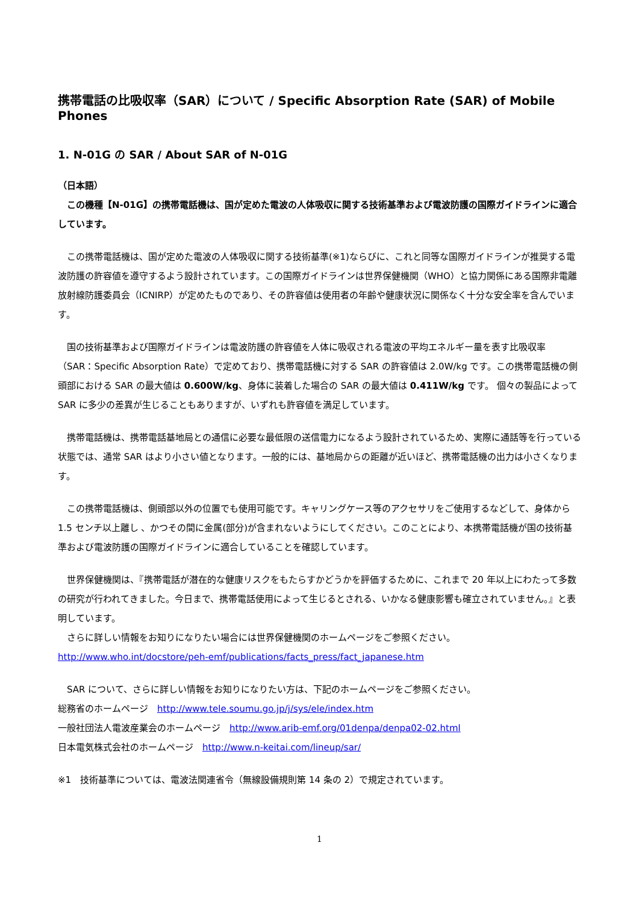携帯電話の比吸収率（SAR）について / Specific Absorption Rate (SAR) of Mobile Phones
1. N-01G の SAR / About SAR of N-01G
（日本語）
　この機種【N-01G】の携帯電話機は、国が定めた電波の人体吸収に関する技術基準および電波防護の国際ガイドラインに適合しています。
　この携帯電話機は、国が定めた電波の人体吸収に関する技術基準(※1)ならびに、これと同等な国際ガイドラインが推奨する電波防護の許容値を遵守するよう設計されています。この国際ガイドラインは世界保健機関（WHO）と協力関係にある国際非電離放射線防護委員会（ICNIRP）が定めたものであり、その許容値は使用者の年齢や健康状況に関係なく十分な安全率を含んでいます。
　国の技術基準および国際ガイドラインは電波防護の許容値を人体に吸収される電波の平均エネルギー量を表す比吸収率（SAR：Specific Absorption Rate）で定めており、携帯電話機に対する SAR の許容値は 2.0W/kg です。この携帯電話機の側頭部における SAR の最大値は 0.600W/kg、身体に装着した場合の SAR の最大値は 0.411W/kg です。 個々の製品によって SAR に多少の差異が生じることもありますが、いずれも許容値を満足しています。
　携帯電話機は、携帯電話基地局との通信に必要な最低限の送信電力になるよう設計されているため、実際に通話等を行っている状態では、通常 SAR はより小さい値となります。一般的には、基地局からの距離が近いほど、携帯電話機の出力は小さくなります。
　この携帯電話機は、側頭部以外の位置でも使用可能です。キャリングケース等のアクセサリをご使用するなどして、身体から 1.5 センチ以上離し 、かつその間に金属(部分)が含まれないようにしてください。このことにより、本携帯電話機が国の技術基準および電波防護の国際ガイドラインに適合していることを確認しています。
　世界保健機関は、『携帯電話が潜在的な健康リスクをもたらすかどうかを評価するために、これまで 20 年以上にわたって多数の研究が行われてきました。今日まで、携帯電話使用によって生じるとされる、いかなる健康影響も確立されていません。』と表明しています。
　さらに詳しい情報をお知りになりたい場合には世界保健機関のホームページをご参照ください。
http://www.who.int/docstore/peh-emf/publications/facts_press/fact_japanese.htm
　SAR について、さらに詳しい情報をお知りになりたい方は、下記のホームページをご参照ください。
総務省のホームページ　http://www.tele.soumu.go.jp/j/sys/ele/index.htm
一般社団法人電波産業会のホームページ　http://www.arib-emf.org/01denpa/denpa02-02.html
日本電気株式会社のホームページ　http://www.n-keitai.com/lineup/sar/
※1　技術基準については、電波法関連省令（無線設備規則第 14 条の 2）で規定されています。
1